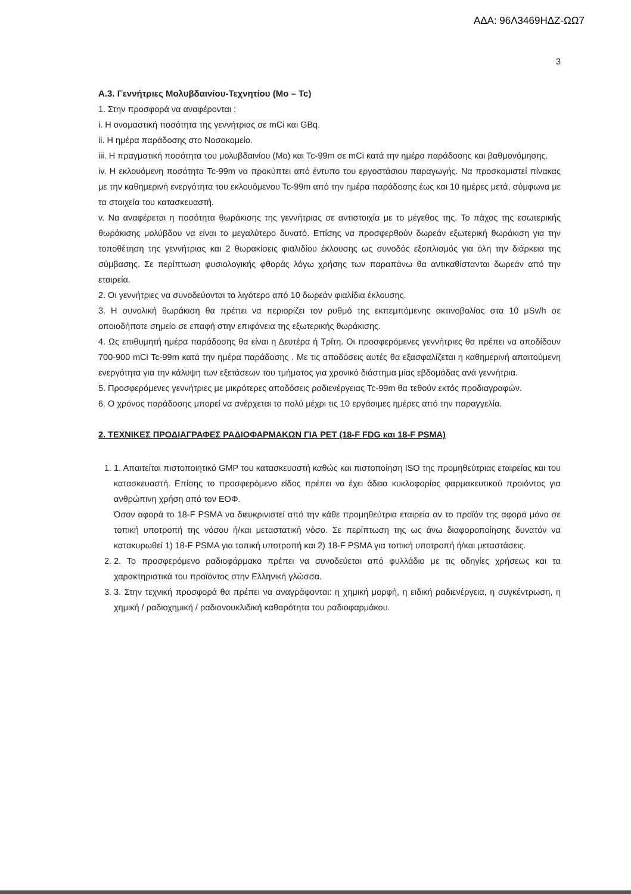ΑΔΑ: 96Λ3469ΗΔΖ-ΩΩ7
3
Α.3. Γεννήτριες Μολυβδαινίου-Τεχνητίου (Mo – Tc)
1. Στην προσφορά να αναφέρονται :
i. Η ονομαστική ποσότητα της γεννήτριας σε mCi και GBq.
ii. Η ημέρα παράδοσης στο Νοσοκομείο.
iii. Η πραγματική ποσότητα του μολυβδαινίου (Mo) και Tc-99m σε mCi κατά την ημέρα παράδοσης και βαθμονόμησης.
iv. Η εκλουόμενη ποσότητα Tc-99m να προκύπτει από έντυπο του εργοστάσιου παραγωγής. Να προσκομιστεί πίνακας με την καθημερινή ενεργότητα του εκλουόμενου Tc-99m από την ημέρα παράδοσης έως και 10 ημέρες μετά, σύμφωνα με τα στοιχεία του κατασκευαστή.
v. Να αναφέρεται η ποσότητα θωράκισης της γεννήτριας σε αντιστοιχία με το μέγεθος της. Το πάχος της εσωτερικής θωράκισης μολύβδου να είναι το μεγαλύτερο δυνατό. Επίσης να προσφερθούν δωρεάν εξωτερική θωράκιση για την τοποθέτηση της γεννήτριας και 2 θωρακίσεις φιαλιδίου έκλουσης ως συνοδός εξοπλισμός για όλη την διάρκεια της σύμβασης. Σε περίπτωση φυσιολογικής φθοράς λόγω χρήσης των παραπάνω θα αντικαθίστανται δωρεάν από την εταιρεία.
2. Οι γεννήτριες να συνοδεύονται το λιγότερο από 10 δωρεάν φιαλίδια έκλουσης.
3. Η συνολική θωράκιση θα πρέπει να περιορίζει τον ρυθμό της εκπεμπόμενης ακτινοβολίας στα 10 μSv/h σε οποιοδήποτε σημείο σε επαφή στην επιφάνεια της εξωτερικής θωράκισης.
4. Ως επιθυμητή ημέρα παράδοσης θα είναι η Δευτέρα ή Τρίτη. Οι προσφερόμενες γεννήτριες θα πρέπει να αποδίδουν 700-900 mCi Tc-99m κατά την ημέρα παράδοσης . Με τις αποδόσεις αυτές θα εξασφαλίζεται η καθημερινή απαιτούμενη ενεργότητα για την κάλυψη των εξετάσεων του τμήματος για χρονικό διάστημα μίας εβδομάδας ανά γεννήτρια.
5. Προσφερόμενες γεννήτριες με μικρότερες αποδόσεις ραδιενέργειας Tc-99m θα τεθούν εκτός προδιαγραφών.
6. Ο χρόνος παράδοσης μπορεί να ανέρχεται το πολύ μέχρι τις 10 εργάσιμες ημέρες από την παραγγελία.
2. ΤΕΧΝΙΚΕΣ ΠΡΟΔΙΑΓΡΑΦΕΣ ΡΑΔΙΟΦΑΡΜΑΚΩΝ ΓΙΑ PET (18-F FDG και 18-F PSMA)
1. 1. Απαιτείται πιστοποιητικό GMP του κατασκευαστή καθώς και πιστοποίηση ISO της προμηθεύτριας εταιρείας και του κατασκευαστή. Επίσης το προσφερόμενο είδος πρέπει να έχει άδεια κυκλοφορίας φαρμακευτικού προιόντος για ανθρώπινη χρήση από τον ΕΟΦ.
Όσον αφορά το 18-F PSMA να διευκρινιστεί από την κάθε προμηθεύτρια εταιρεία αν το προϊόν της αφορά μόνο σε τοπική υποτροπή της νόσου ή/και μεταστατική νόσο. Σε περίπτωση της ως άνω διαφοροποίησης δυνατόν να κατακυρωθεί 1) 18-F PSMA για τοπική υποτροπή και 2) 18-F PSMA για τοπική υποτροπή ή/και μεταστάσεις.
2. 2. Το προσφερόμενο ραδιοφάρμακο πρέπει να συνοδεύεται από φυλλάδιο με τις οδηγίες χρήσεως και τα χαρακτηριστικά του προϊόντος στην Ελληνική γλώσσα.
3. 3. Στην τεχνική προσφορά θα πρέπει να αναγράφονται: η χημική μορφή, η ειδική ραδιενέργεια, η συγκέντρωση, η χημική / ραδιοχημική / ραδιονουκλιδική καθαρότητα του ραδιοφαρμάκου.